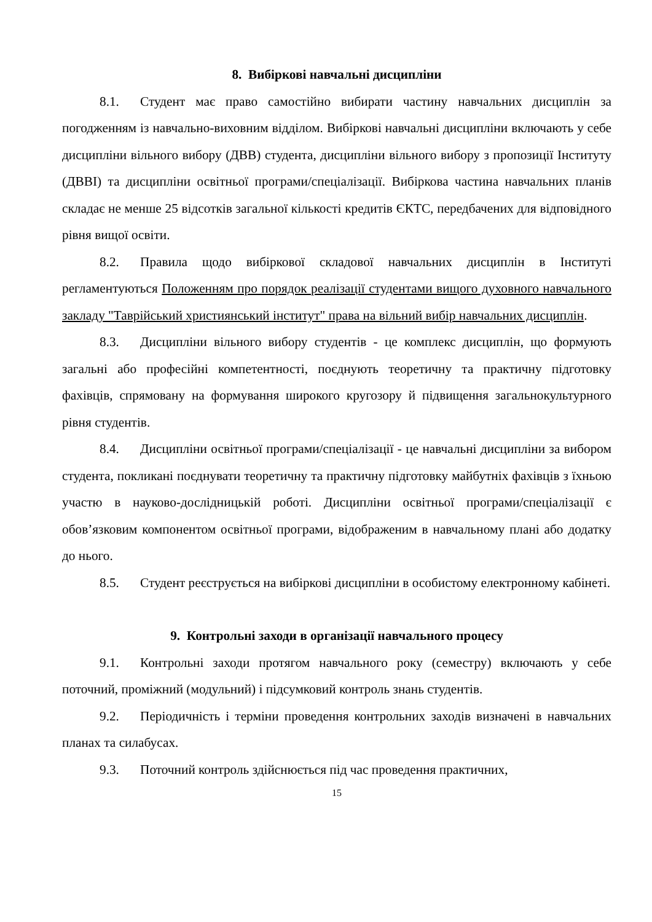8. Вибіркові навчальні дисципліни
8.1. Студент має право самостійно вибирати частину навчальних дисциплін за погодженням із навчально-виховним відділом. Вибіркові навчальні дисципліни включають у себе дисципліни вільного вибору (ДВВ) студента, дисципліни вільного вибору з пропозиції Інституту (ДВВІ) та дисципліни освітньої програми/спеціалізації. Вибіркова частина навчальних планів складає не менше 25 відсотків загальної кількості кредитів ЄКТС, передбачених для відповідного рівня вищої освіти.
8.2. Правила щодо вибіркової складової навчальних дисциплін в Інституті регламентуються Положенням про порядок реалізації студентами вищого духовного навчального закладу "Таврійський християнський інститут" права на вільний вибір навчальних дисциплін.
8.3. Дисципліни вільного вибору студентів - це комплекс дисциплін, що формують загальні або професійні компетентності, поєднують теоретичну та практичну підготовку фахівців, спрямовану на формування широкого кругозору й підвищення загальнокультурного рівня студентів.
8.4. Дисципліни освітньої програми/спеціалізації - це навчальні дисципліни за вибором студента, покликані поєднувати теоретичну та практичну підготовку майбутніх фахівців з їхньою участю в науково-дослідницькій роботі. Дисципліни освітньої програми/спеціалізації є обов’язковим компонентом освітньої програми, відображеним в навчальному плані або додатку до нього.
8.5. Студент реєструється на вибіркові дисципліни в особистому електронному кабінеті.
9. Контрольні заходи в організації навчального процесу
9.1. Контрольні заходи протягом навчального року (семестру) включають у себе поточний, проміжний (модульний) і підсумковий контроль знань студентів.
9.2. Періодичність і терміни проведення контрольних заходів визначені в навчальних планах та силабусах.
9.3. Поточний контроль здійснюється під час проведення практичних,
15